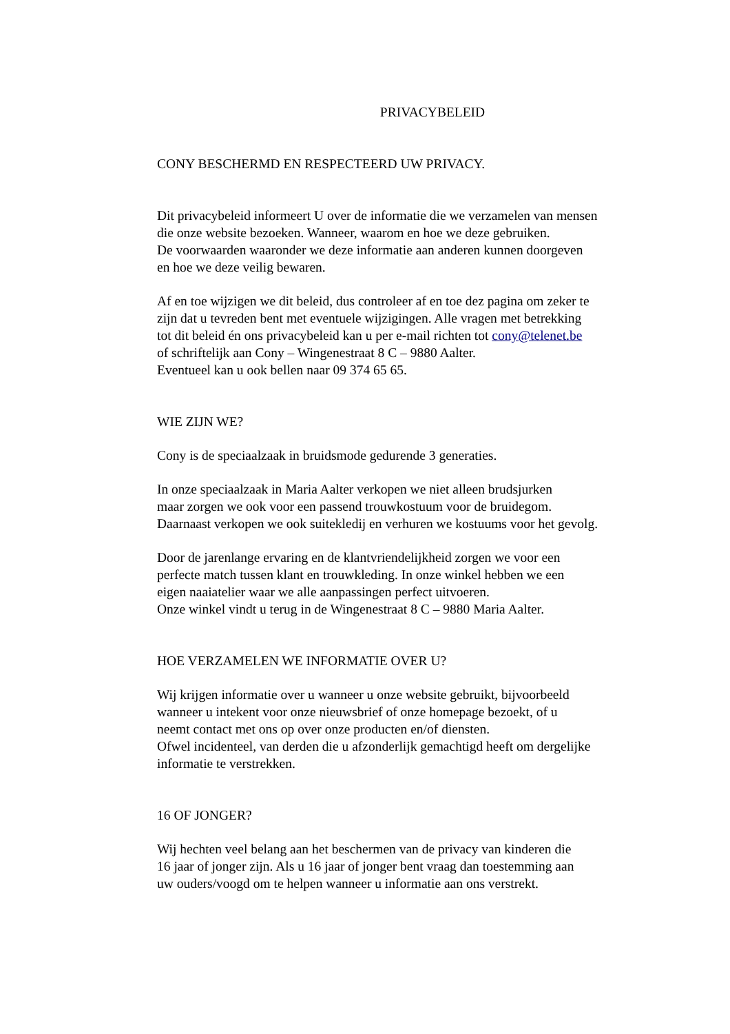PRIVACYBELEID
CONY BESCHERMD EN RESPECTEERD UW PRIVACY.
Dit privacybeleid informeert U over de informatie die we verzamelen van mensen
die onze website bezoeken. Wanneer, waarom en hoe we deze gebruiken.
De voorwaarden waaronder we deze informatie aan anderen kunnen doorgeven
en hoe we deze veilig bewaren.
Af en toe wijzigen we dit beleid, dus controleer af en toe dez pagina om zeker te
zijn dat u tevreden bent met eventuele wijzigingen. Alle vragen met betrekking
tot dit beleid én ons privacybeleid kan u per e-mail richten tot cony@telenet.be
of schriftelijk aan Cony – Wingenestraat 8 C – 9880 Aalter.
Eventueel kan u ook bellen naar 09 374 65 65.
WIE ZIJN WE?
Cony is de speciaalzaak in bruidsmode gedurende 3 generaties.
In onze speciaalzaak in Maria Aalter verkopen we niet alleen brudsjurken
maar zorgen we ook voor een passend trouwkostuum voor de bruidegom.
Daarnaast verkopen we ook suitekledij en verhuren we kostuums voor het gevolg.
Door de jarenlange ervaring en de klantvriendelijkheid zorgen we voor een
perfecte match tussen klant en trouwkleding. In onze winkel hebben we een
eigen naaiatelier waar we alle aanpassingen perfect uitvoeren.
Onze winkel vindt u terug in de Wingenestraat 8 C – 9880 Maria Aalter.
HOE VERZAMELEN WE INFORMATIE OVER U?
Wij krijgen informatie over u wanneer u onze website gebruikt, bijvoorbeeld
wanneer u intekent voor onze nieuwsbrief of onze homepage bezoekt, of u
neemt contact met ons op over onze producten en/of diensten.
Ofwel incidenteel, van derden die u afzonderlijk gemachtigd heeft om dergelijke
informatie te verstrekken.
16 OF JONGER?
Wij hechten veel belang aan het beschermen van de privacy van kinderen die
16 jaar of jonger zijn. Als u 16 jaar of jonger bent vraag dan toestemming aan
uw ouders/voogd om te helpen wanneer u informatie aan ons verstrekt.